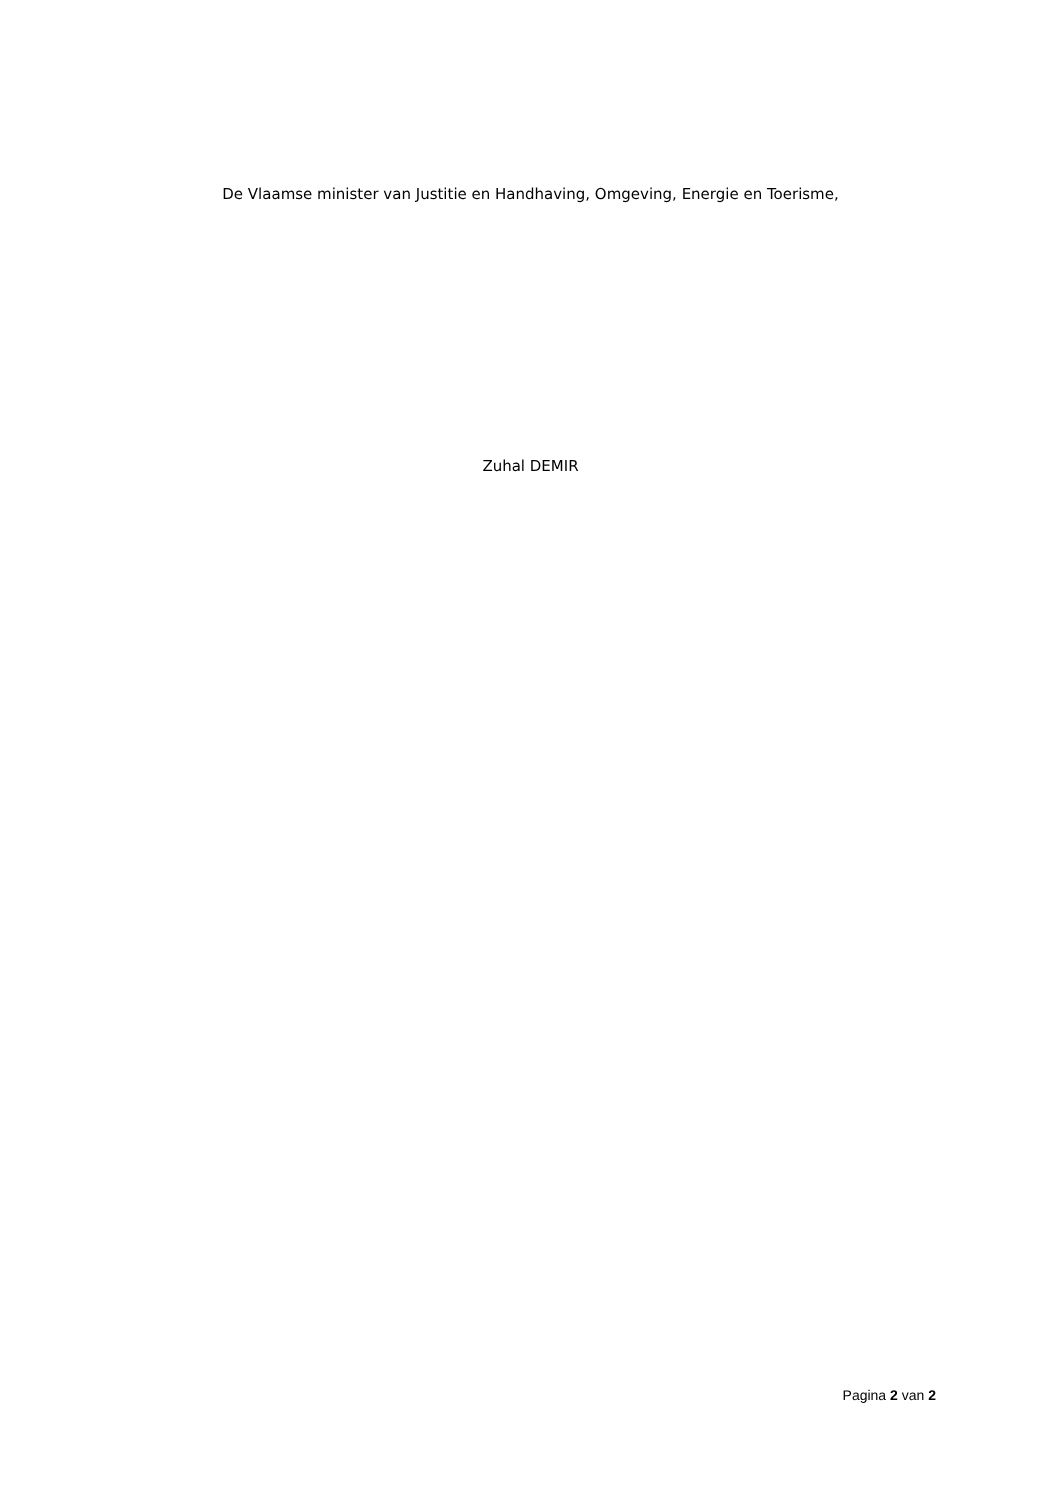De Vlaamse minister van Justitie en Handhaving, Omgeving, Energie en Toerisme,
Zuhal DEMIR
Pagina 2 van 2